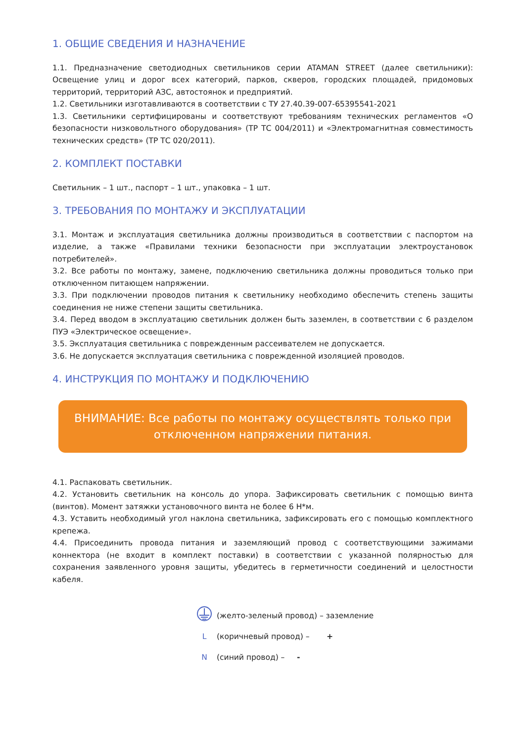1. ОБЩИЕ СВЕДЕНИЯ И НАЗНАЧЕНИЕ
1.1. Предназначение светодиодных светильников серии ATAMAN STREET (далее светильники): Освещение улиц и дорог всех категорий, парков, скверов, городских площадей, придомовых территорий, территорий АЗС, автостоянок и предприятий.
1.2. Светильники изготавливаются в соответствии с ТУ 27.40.39-007-65395541-2021
1.3. Светильники сертифицированы и соответствуют требованиям технических регламентов «О безопасности низковольтного оборудования» (ТР ТС 004/2011) и «Электромагнитная совместимость технических средств» (ТР ТС 020/2011).
2. КОМПЛЕКТ ПОСТАВКИ
Светильник – 1 шт., паспорт – 1 шт., упаковка – 1 шт.
3. ТРЕБОВАНИЯ ПО МОНТАЖУ И ЭКСПЛУАТАЦИИ
3.1. Монтаж и эксплуатация светильника должны производиться в соответствии с паспортом на изделие, а также «Правилами техники безопасности при эксплуатации электроустановок потребителей».
3.2. Все работы по монтажу, замене, подключению светильника должны проводиться только при отключенном питающем напряжении.
3.3. При подключении проводов питания к светильнику необходимо обеспечить степень защиты соединения не ниже степени защиты светильника.
3.4. Перед вводом в эксплуатацию светильник должен быть заземлен, в соответствии с 6 разделом ПУЭ «Электрическое освещение».
3.5. Эксплуатация светильника с поврежденным рассеивателем не допускается.
3.6. Не допускается эксплуатация светильника с поврежденной изоляцией проводов.
4. ИНСТРУКЦИЯ ПО МОНТАЖУ И ПОДКЛЮЧЕНИЮ
ВНИМАНИЕ: Все работы по монтажу осуществлять только при отключенном напряжении питания.
4.1. Распаковать светильник.
4.2. Установить светильник на консоль до упора. Зафиксировать светильник с помощью винта (винтов). Момент затяжки установочного винта не более 6 Н*м.
4.3. Уставить необходимый угол наклона светильника, зафиксировать его с помощью комплектного крепежа.
4.4. Присоединить провода питания и заземляющий провод с соответствующими зажимами коннектора (не входит в комплект поставки) в соответствии с указанной полярностью для сохранения заявленного уровня защиты, убедитесь в герметичности соединений и целостности кабеля.
(желто-зеленый провод) – заземление
L (коричневый провод) – +
N (синий провод) – -